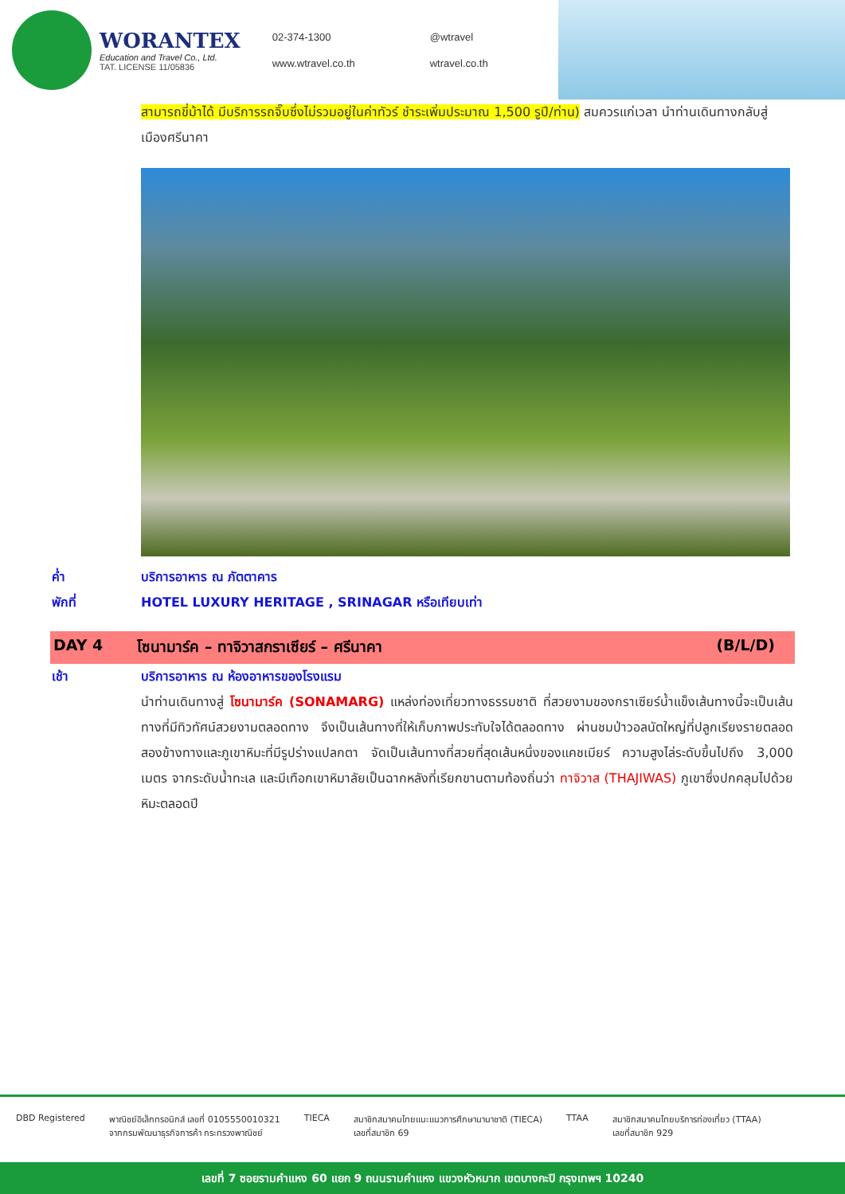WORANTEX
Education and Travel Co., Ltd.
TAT. LICENSE 11/05836
02-374-1300
@wtravel
www.wtravel.co.th
wtravel.co.th
สามารถขี่ม้าได้ มีบริการรถจิ๊บซึ่งไม่รวมอยู่ในค่าทัวร์ ชำระเพิ่มประมาณ 1,500 รูปี/ท่าน) สมควรแก่เวลา นำท่านเดินทางกลับสู่เมืองศรีนาคา
ค่ำ บริการอาหาร ณ ภัตตาคาร
พักที่ HOTEL LUXURY HERITAGE , SRINAGAR หรือเทียบเท่า
DAY 4 โซนามาร์ค – ทาจิวาสกราเซียร์ – ศรีนาคา (B/L/D)
เช้า บริการอาหาร ณ ห้องอาหารของโรงแรม
นำท่านเดินทางสู่ โซนามาร์ค (SONAMARG) แหล่งท่องเที่ยวทางธรรมชาติ ที่สวยงามของกราเซียร์น้ำแข็งเส้นทางนี้จะเป็นเส้นทางที่มีทิวทัศน์สวยงามตลอดทาง จึงเป็นเส้นทางที่ให้เก็บภาพประทับใจได้ตลอดทาง ผ่านชมป่าวอลนัตใหญ่ที่ปลูกเรียงรายตลอดสองข้างทางและภูเขาหิมะที่มีรูปร่างแปลกตา จัดเป็นเส้นทางที่สวยที่สุดเส้นหนึ่งของแคชเมียร์ ความสูงไล่ระดับขึ้นไปถึง 3,000 เมตร จากระดับน้ำทะเล และมีเทือกเขาหิมาลัยเป็นฉากหลังที่เรียกขานตามท้องถิ่นว่า ทาจิวาส (THAJIWAS) ภูเขาซึ่งปกคลุมไปด้วยหิมะตลอดปี
DBD Registered พาณิชย์อิเล็กทรอนิกส์ เลขที่ 0105550010321
จากกรมพัฒนาธุรกิจการค้า กระทรวงพาณิชย์
TIECA สมาชิกสมาคมไทยแนะแนวการศึกษานานาชาติ (TIECA)
เลขที่สมาชิก 69
TTAA สมาชิกสมาคมไทยบริการท่องเที่ยว (TTAA)
เลขที่สมาชิก 929
เลขที่ 7 ซอยรามคำแหง 60 แยก 9 ถนนรามคำแหง แขวงหัวหมาก เขตบางกะปิ กรุงเทพฯ 10240